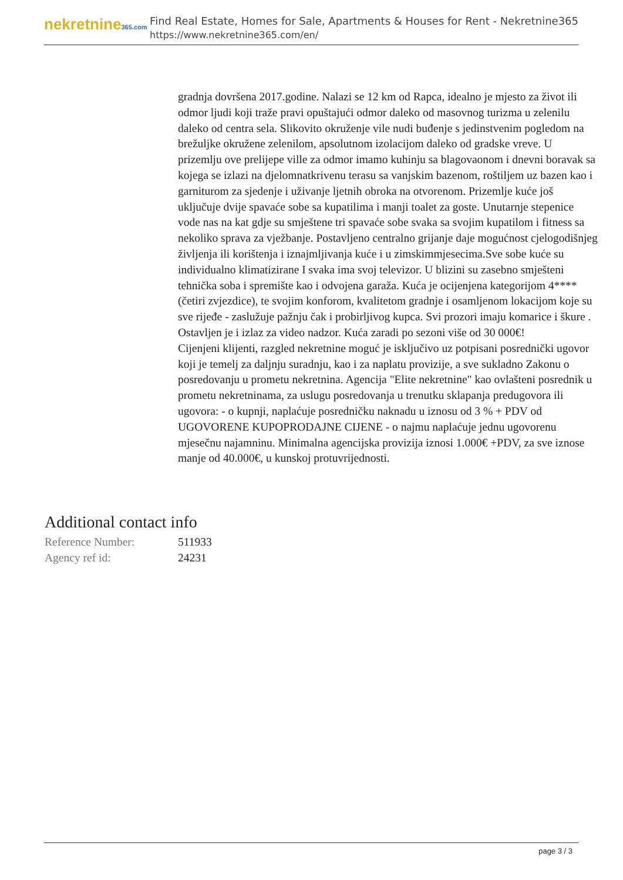nekretnine365.com
Find Real Estate, Homes for Sale, Apartments & Houses for Rent - Nekretnine365
https://www.nekretnine365.com/en/
gradnja dovršena 2017.godine. Nalazi se 12 km od Rapca, idealno je mjesto za život ili odmor ljudi koji traže pravi opuštajući odmor daleko od masovnog turizma u zelenilu daleko od centra sela. Slikovito okruženje vile nudi buđenje s jedinstvenim pogledom na brežuljke okružene zelenilom, apsolutnom izolacijom daleko od gradske vreve. U prizemlju ove prelijepe ville za odmor imamo kuhinju sa blagovaonom i dnevni boravak sa kojega se izlazi na djelomnatkrivenu terasu sa vanjskim bazenom, roštiljem uz bazen kao i garniturom za sjedenje i uživanje ljetnih obroka na otvorenom. Prizemlje kuće još uključuje dvije spavaće sobe sa kupatilima i manji toalet za goste. Unutarnje stepenice vode nas na kat gdje su smještene tri spavaće sobe svaka sa svojim kupatilom i fitness sa nekoliko sprava za vježbanje. Postavljeno centralno grijanje daje mogućnost cjelogodišnjeg življenja ili korištenja i iznajmljivanja kuće i u zimskimmjesecima.Sve sobe kuće su individualno klimatizirane I svaka ima svoj televizor. U blizini su zasebno smješteni tehnička soba i spremište kao i odvojena garaža. Kuća je ocijenjena kategorijom 4**** (četiri zvjezdice), te svojim konforom, kvalitetom gradnje i osamljenom lokacijom koje su sve rijeđe - zaslužuje pažnju čak i probirljivog kupca. Svi prozori imaju komarice i škure . Ostavljen je i izlaz za video nadzor. Kuća zaradi po sezoni više od 30 000€! Cijenjeni klijenti, razgled nekretnine moguć je isključivo uz potpisani posrednički ugovor koji je temelj za daljnju suradnju, kao i za naplatu provizije, a sve sukladno Zakonu o posredovanju u prometu nekretnina. Agencija "Elite nekretnine" kao ovlašteni posrednik u prometu nekretninama, za uslugu posredovanja u trenutku sklapanja predugovora ili ugovora: - o kupnji, naplaćuje posredničku naknadu u iznosu od 3 % + PDV od UGOVORENE KUPOPRODAJNE CIJENE - o najmu naplaćuje jednu ugovorenu mjesečnu najamninu. Minimalna agencijska provizija iznosi 1.000€ +PDV, za sve iznose manje od 40.000€, u kunskoj protuvrijednosti.
Additional contact info
| Reference Number: | 511933 |
| Agency ref id: | 24231 |
page 3 / 3